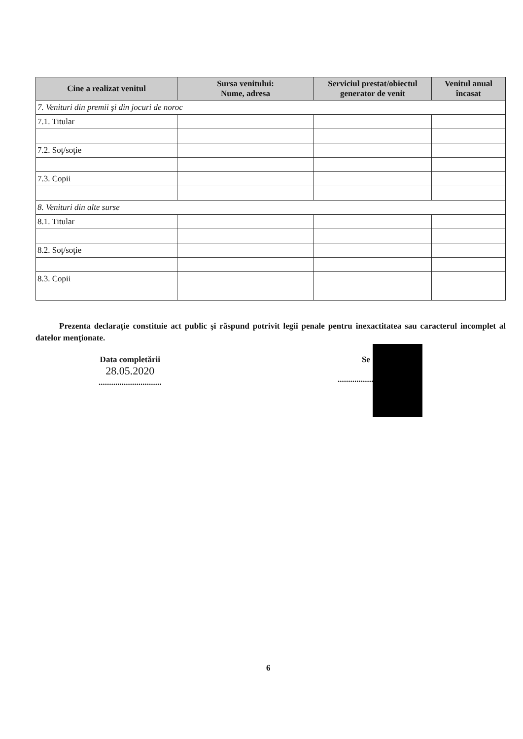| Cine a realizat venitul | Sursa venitului: Nume, adresa | Serviciul prestat/obiectul generator de venit | Venitul anual încasat |
| --- | --- | --- | --- |
| 7. Venituri din premii şi din jocuri de noroc | | | |
| 7.1. Titular | | | |
| 7.2. Soţ/soţie | | | |
| 7.3. Copii | | | |
| 8. Venituri din alte surse | | | |
| 8.1. Titular | | | |
| 8.2. Soţ/soţie | | | |
| 8.3. Copii | | | |
Prezenta declaraţie constituie act public şi răspund potrivit legii penale pentru inexactitatea sau caracterul incomplet al datelor menţionate.
Data completării
28.05.2020
..............................
Se
...........................
6